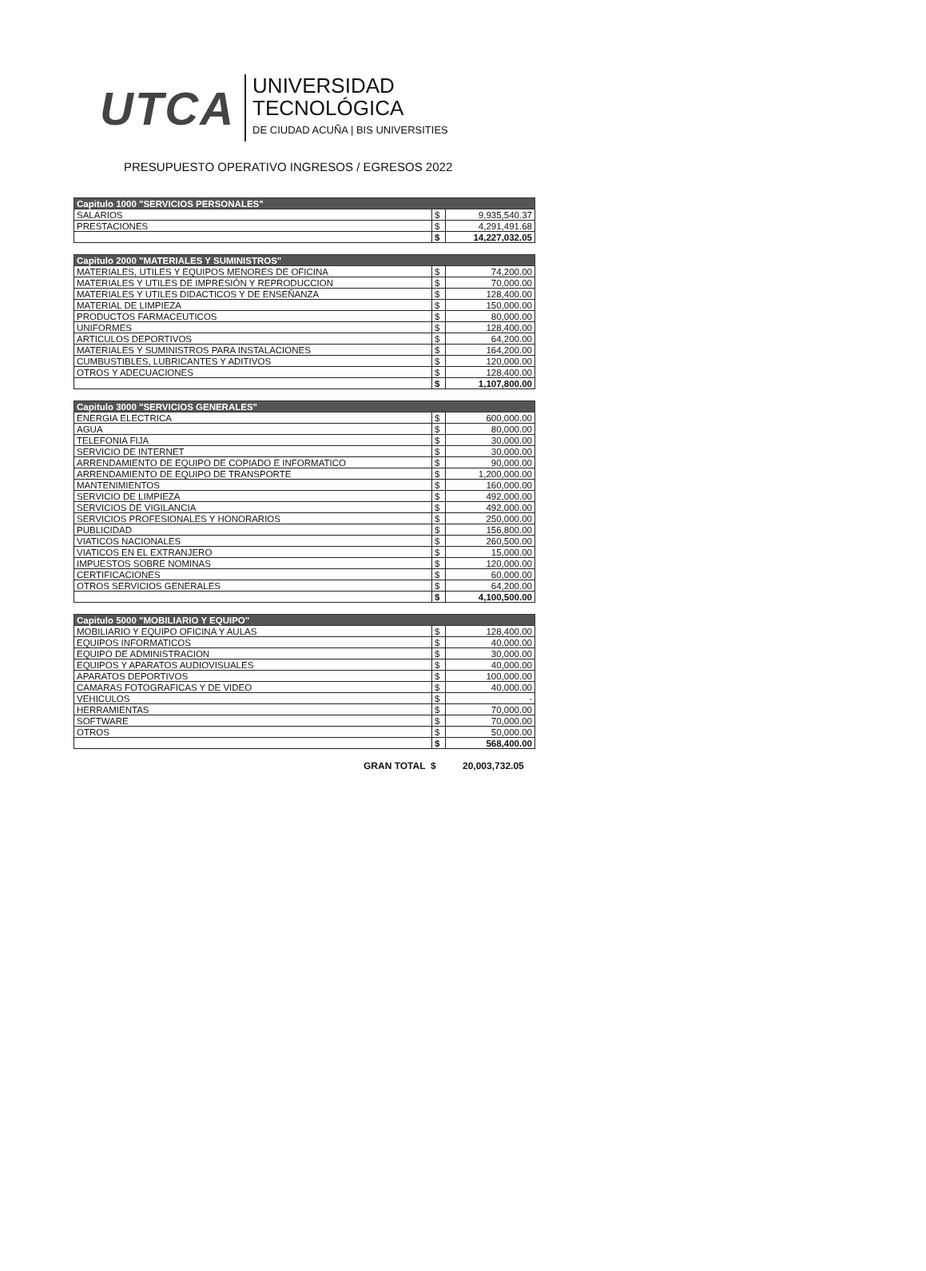UTCA
UNIVERSIDAD
TECNOLÓGICA
DE CIUDAD ACUÑA | BIS UNIVERSITIES
PRESUPUESTO OPERATIVO INGRESOS / EGRESOS 2022
| Capitulo 1000 "SERVICIOS PERSONALES" | | |
| SALARIOS | $ | 9,935,540.37 |
| PRESTACIONES | $ | 4,291,491.68 |
| | $ | 14,227,032.05 |
| Capitulo 2000 "MATERIALES Y SUMINISTROS" | | |
| MATERIALES, UTILES Y EQUIPOS MENORES DE OFICINA | $ | 74,200.00 |
| MATERIALES Y UTILES DE IMPRESIÓN Y REPRODUCCION | $ | 70,000.00 |
| MATERIALES Y UTILES DIDACTICOS Y DE ENSEÑANZA | $ | 128,400.00 |
| MATERIAL DE LIMPIEZA | $ | 150,000.00 |
| PRODUCTOS FARMACEUTICOS | $ | 80,000.00 |
| UNIFORMES | $ | 128,400.00 |
| ARTICULOS DEPORTIVOS | $ | 64,200.00 |
| MATERIALES Y SUMINISTROS PARA INSTALACIONES | $ | 164,200.00 |
| CUMBUSTIBLES, LUBRICANTES Y ADITIVOS | $ | 120,000.00 |
| OTROS Y ADECUACIONES | $ | 128,400.00 |
| | $ | 1,107,800.00 |
| Capitulo 3000 "SERVICIOS GENERALES" | | |
| ENERGIA ELECTRICA | $ | 600,000.00 |
| AGUA | $ | 80,000.00 |
| TELEFONIA FIJA | $ | 30,000.00 |
| SERVICIO DE INTERNET | $ | 30,000.00 |
| ARRENDAMIENTO DE EQUIPO DE COPIADO E INFORMATICO | $ | 90,000.00 |
| ARRENDAMIENTO DE EQUIPO DE TRANSPORTE | $ | 1,200,000.00 |
| MANTENIMIENTOS | $ | 160,000.00 |
| SERVICIO DE LIMPIEZA | $ | 492,000.00 |
| SERVICIOS DE VIGILANCIA | $ | 492,000.00 |
| SERVICIOS PROFESIONALES Y HONORARIOS | $ | 250,000.00 |
| PUBLICIDAD | $ | 156,800.00 |
| VIATICOS NACIONALES | $ | 260,500.00 |
| VIATICOS EN EL EXTRANJERO | $ | 15,000.00 |
| IMPUESTOS SOBRE NOMINAS | $ | 120,000.00 |
| CERTIFICACIONES | $ | 60,000.00 |
| OTROS SERVICIOS GENERALES | $ | 64,200.00 |
| | $ | 4,100,500.00 |
| Capitulo 5000 "MOBILIARIO Y EQUIPO" | | |
| MOBILIARIO Y EQUIPO OFICINA Y AULAS | $ | 128,400.00 |
| EQUIPOS INFORMATICOS | $ | 40,000.00 |
| EQUIPO DE ADMINISTRACION | $ | 30,000.00 |
| EQUIPOS Y APARATOS AUDIOVISUALES | $ | 40,000.00 |
| APARATOS DEPORTIVOS | $ | 100,000.00 |
| CAMARAS FOTOGRAFICAS Y DE VIDEO | $ | 40,000.00 |
| VEHICULOS | $ | - |
| HERRAMIENTAS | $ | 70,000.00 |
| SOFTWARE | $ | 70,000.00 |
| OTROS | $ | 50,000.00 |
| | $ | 568,400.00 |
GRAN TOTAL $ 20,003,732.05